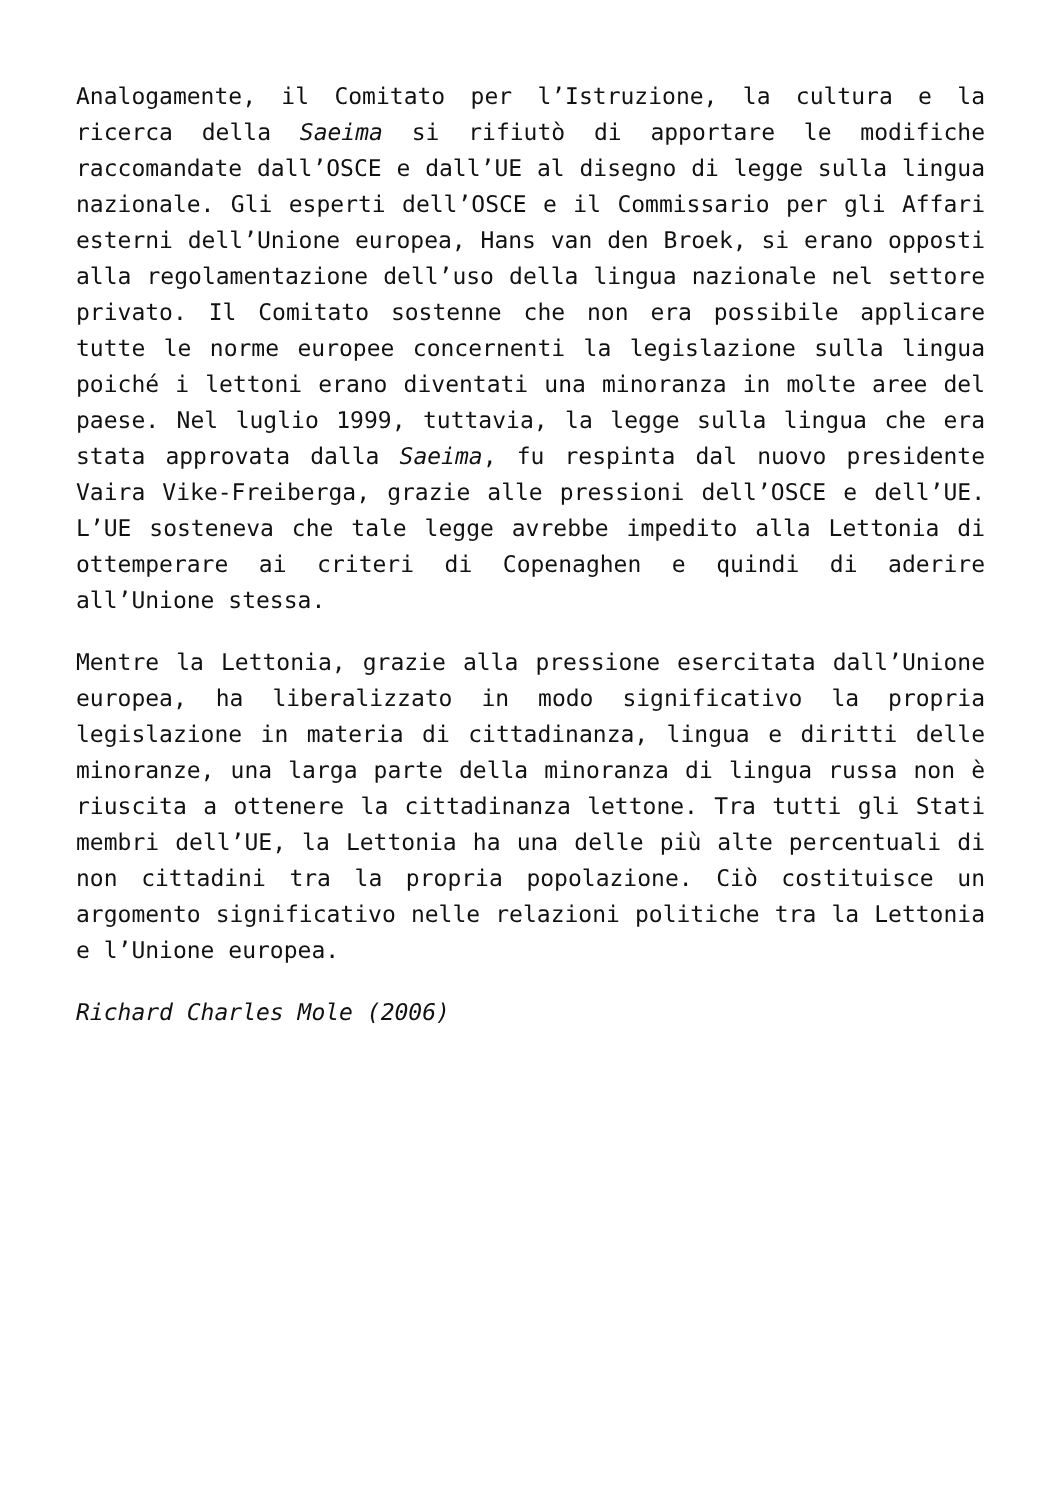Analogamente, il Comitato per l’Istruzione, la cultura e la ricerca della Saeima si rifiutò di apportare le modifiche raccomandate dall’OSCE e dall’UE al disegno di legge sulla lingua nazionale. Gli esperti dell’OSCE e il Commissario per gli Affari esterni dell’Unione europea, Hans van den Broek, si erano opposti alla regolamentazione dell’uso della lingua nazionale nel settore privato. Il Comitato sostenne che non era possibile applicare tutte le norme europee concernenti la legislazione sulla lingua poiché i lettoni erano diventati una minoranza in molte aree del paese. Nel luglio 1999, tuttavia, la legge sulla lingua che era stata approvata dalla Saeima, fu respinta dal nuovo presidente Vaira Vike-Freiberga, grazie alle pressioni dell’OSCE e dell’UE. L’UE sosteneva che tale legge avrebbe impedito alla Lettonia di ottemperare ai criteri di Copenaghen e quindi di aderire all’Unione stessa.
Mentre la Lettonia, grazie alla pressione esercitata dall’Unione europea, ha liberalizzato in modo significativo la propria legislazione in materia di cittadinanza, lingua e diritti delle minoranze, una larga parte della minoranza di lingua russa non è riuscita a ottenere la cittadinanza lettone. Tra tutti gli Stati membri dell’UE, la Lettonia ha una delle più alte percentuali di non cittadini tra la propria popolazione. Ciò costituisce un argomento significativo nelle relazioni politiche tra la Lettonia e l’Unione europea.
Richard Charles Mole (2006)